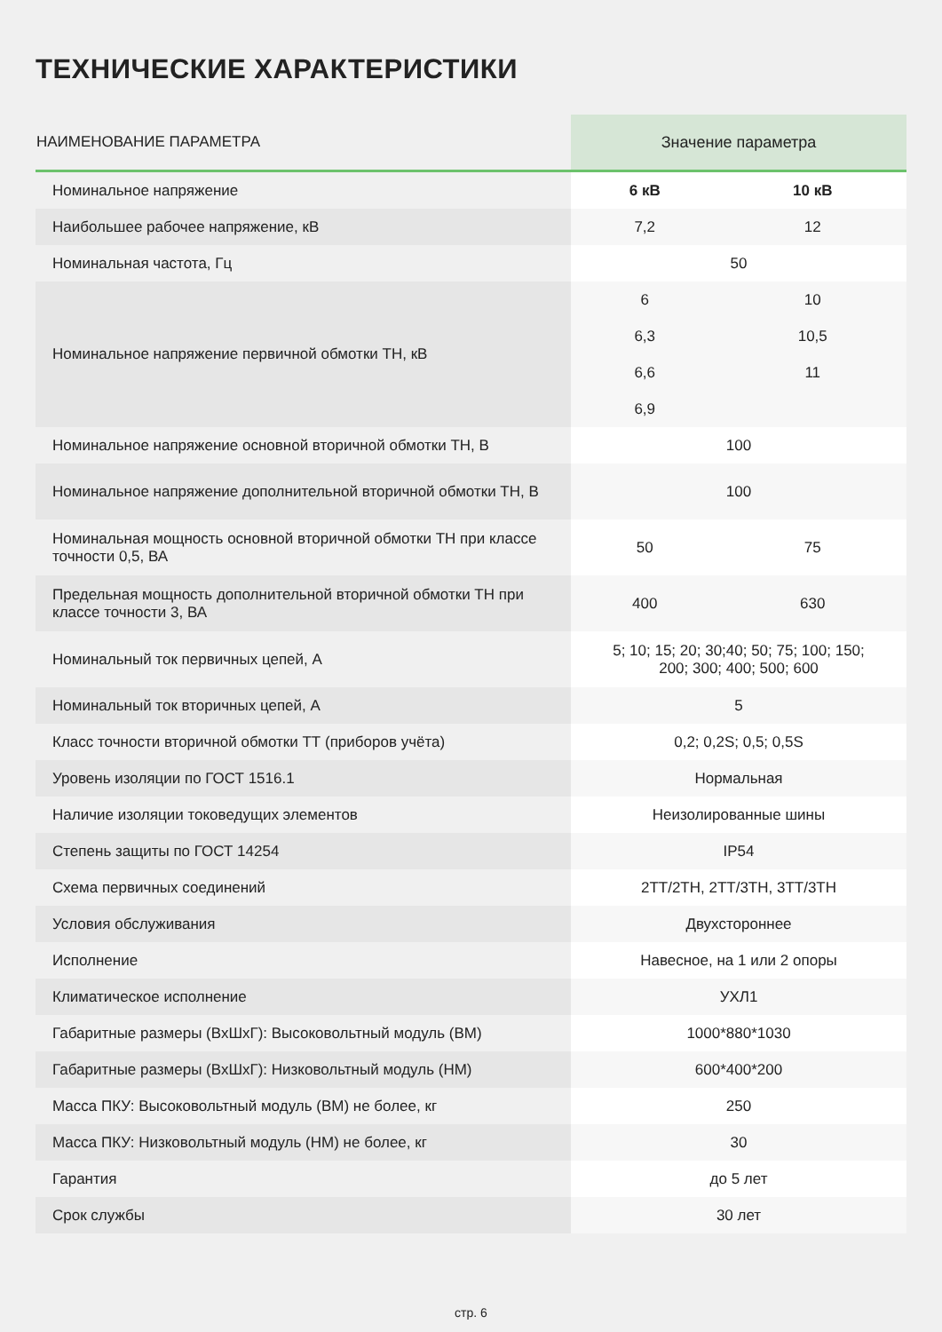ТЕХНИЧЕСКИЕ ХАРАКТЕРИСТИКИ
| НАИМЕНОВАНИЕ ПАРАМЕТРА | Значение параметра | |
| --- | --- | --- |
| Номинальное напряжение | 6 кВ | 10 кВ |
| Наибольшее рабочее напряжение, кВ | 7,2 | 12 |
| Номинальная частота, Гц | 50 | |
| Номинальное напряжение первичной обмотки ТН, кВ | 6 6,3 6,6 6,9 | 10 10,5 11 |
| Номинальное напряжение основной вторичной обмотки ТН, В | 100 | |
| Номинальное напряжение дополнительной вторичной обмотки ТН, В | 100 | |
| Номинальная мощность основной вторичной обмотки ТН при классе точности 0,5, ВА | 50 | 75 |
| Предельная мощность дополнительной вторичной обмотки ТН при классе точности 3, ВА | 400 | 630 |
| Номинальный ток первичных цепей, А | 5; 10; 15; 20; 30;40; 50; 75; 100; 150; 200; 300; 400; 500; 600 | |
| Номинальный ток вторичных цепей, А | 5 | |
| Класс точности вторичной обмотки ТТ (приборов учёта) | 0,2; 0,2S; 0,5; 0,5S | |
| Уровень изоляции по ГОСТ 1516.1 | Нормальная | |
| Наличие изоляции токоведущих элементов | Неизолированные шины | |
| Степень защиты по ГОСТ 14254 | IP54 | |
| Схема первичных соединений | 2ТТ/2ТН, 2ТТ/3ТН, 3ТТ/3ТН | |
| Условия обслуживания | Двухстороннее | |
| Исполнение | Навесное, на 1 или 2 опоры | |
| Климатическое исполнение | УХЛ1 | |
| Габаритные размеры (ВхШхГ): Высоковольтный модуль (ВМ) | 1000*880*1030 | |
| Габаритные размеры (ВхШхГ): Низковольтный модуль (НМ) | 600*400*200 | |
| Масса ПКУ: Высоковольтный модуль (ВМ) не более, кг | 250 | |
| Масса ПКУ: Низковольтный модуль (НМ) не более, кг | 30 | |
| Гарантия | до 5 лет | |
| Срок службы | 30 лет | |
стр. 6